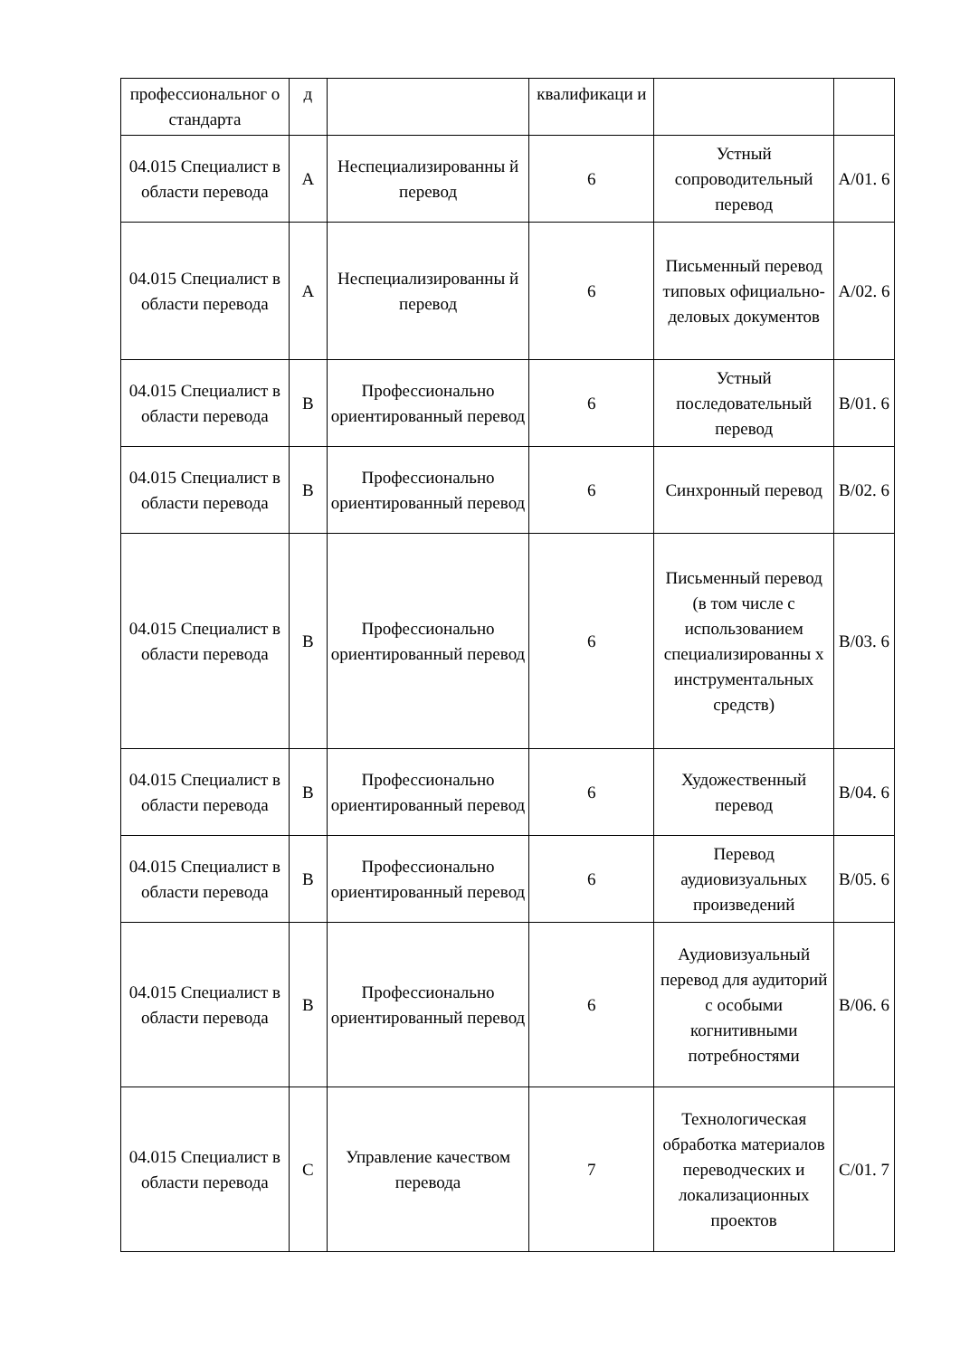| профессиональног о стандарта | д | | квалификаци и | | |
| 04.015 Специалист в области перевода | A | Неспециализированны й перевод | 6 | Устный сопроводительный перевод | A/01. 6 |
| 04.015 Специалист в области перевода | A | Неспециализированны й перевод | 6 | Письменный перевод типовых официально-деловых документов | A/02. 6 |
| 04.015 Специалист в области перевода | B | Профессионально ориентированный перевод | 6 | Устный последовательный перевод | B/01. 6 |
| 04.015 Специалист в области перевода | B | Профессионально ориентированный перевод | 6 | Синхронный перевод | B/02. 6 |
| 04.015 Специалист в области перевода | B | Профессионально ориентированный перевод | 6 | Письменный перевод (в том числе с использованием специализированны х инструментальных средств) | B/03. 6 |
| 04.015 Специалист в области перевода | B | Профессионально ориентированный перевод | 6 | Художественный перевод | B/04. 6 |
| 04.015 Специалист в области перевода | B | Профессионально ориентированный перевод | 6 | Перевод аудиовизуальных произведений | B/05. 6 |
| 04.015 Специалист в области перевода | B | Профессионально ориентированный перевод | 6 | Аудиовизуальный перевод для аудиторий с особыми когнитивными потребностями | B/06. 6 |
| 04.015 Специалист в области перевода | C | Управление качеством перевода | 7 | Технологическая обработка материалов переводческих и локализационных проектов | C/01. 7 |